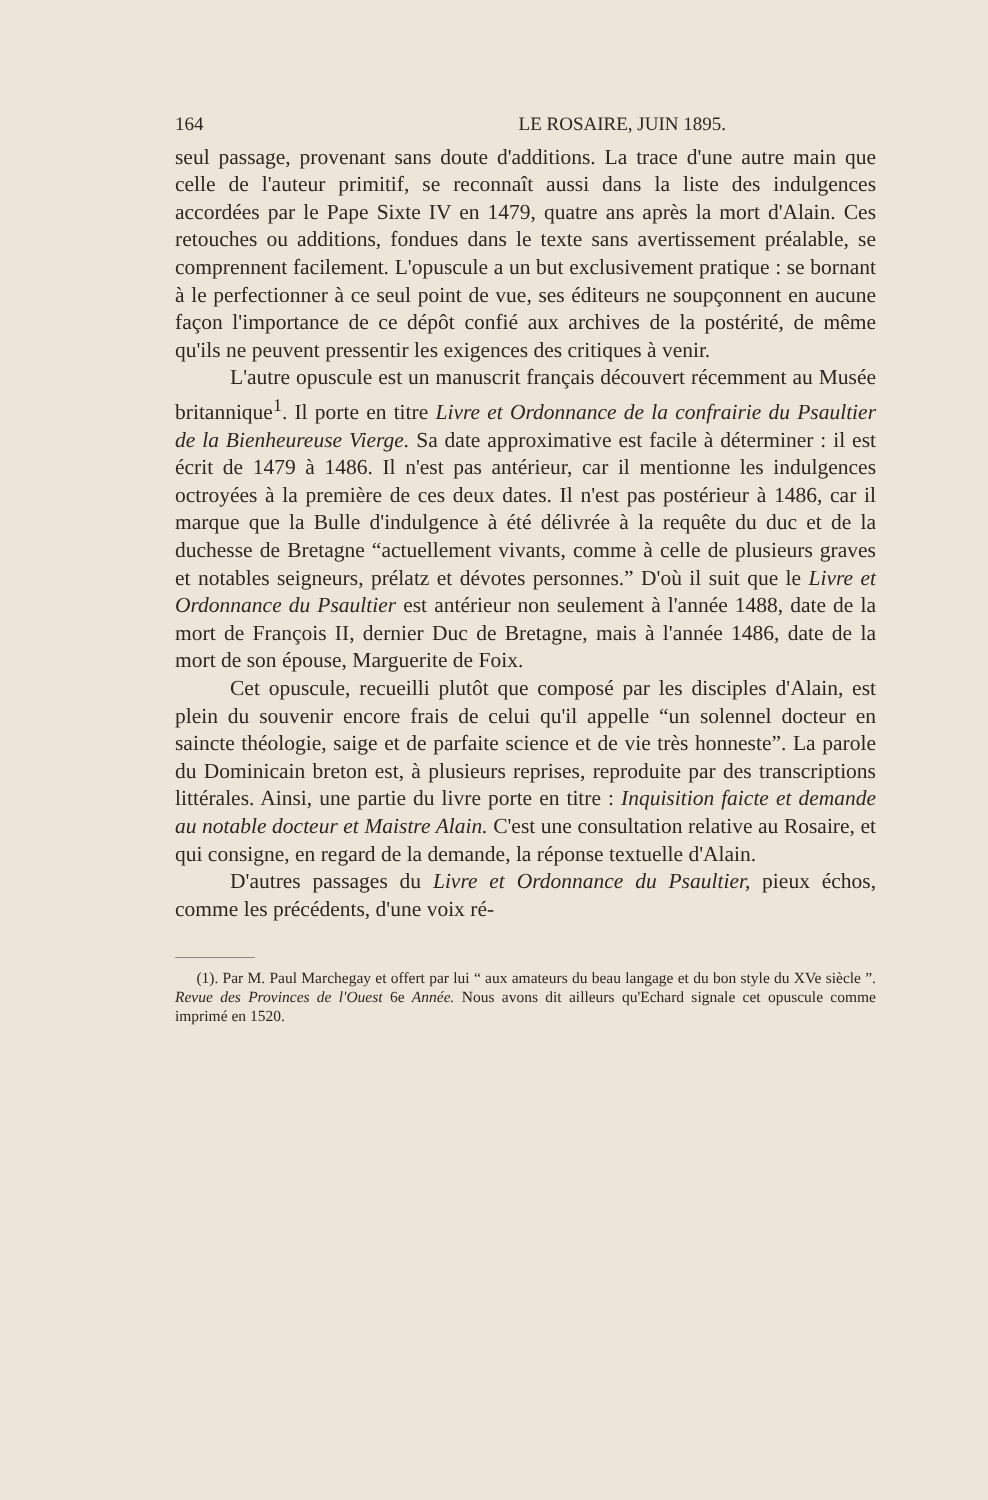164 LE ROSAIRE, JUIN 1895.
seul passage, provenant sans doute d'additions. La trace d'une autre main que celle de l'auteur primitif, se reconnaît aussi dans la liste des indulgences accordées par le Pape Sixte IV en 1479, quatre ans après la mort d'Alain. Ces retouches ou additions, fondues dans le texte sans avertissement préalable, se comprennent facilement. L'opuscule a un but exclusivement pratique : se bornant à le perfectionner à ce seul point de vue, ses éditeurs ne soupçonnent en aucune façon l'importance de ce dépôt confié aux archives de la postérité, de même qu'ils ne peuvent pressentir les exigences des critiques à venir.
L'autre opuscule est un manuscrit français découvert récemment au Musée britannique<sup>1</sup>. Il porte en titre Livre et Ordonnance de la confrairie du Psaultier de la Bienheureuse Vierge. Sa date approximative est facile à déterminer : il est écrit de 1479 à 1486. Il n'est pas antérieur, car il mentionne les indulgences octroyées à la première de ces deux dates. Il n'est pas postérieur à 1486, car il marque que la Bulle d'indulgence à été délivrée à la requête du duc et de la duchesse de Bretagne “actuellement vivants, comme à celle de plusieurs graves et notables seigneurs, prélatz et dévotes personnes.” D'où il suit que le Livre et Ordonnance du Psaultier est antérieur non seulement à l'année 1488, date de la mort de François II, dernier Duc de Bretagne, mais à l'année 1486, date de la mort de son épouse, Marguerite de Foix.
Cet opuscule, recueilli plutôt que composé par les disciples d'Alain, est plein du souvenir encore frais de celui qu'il appelle “un solennel docteur en saincte théologie, saige et de parfaite science et de vie très honneste”. La parole du Dominicain breton est, à plusieurs reprises, reproduite par des transcriptions littérales. Ainsi, une partie du livre porte en titre : Inquisition faicte et demande au notable docteur et Maistre Alain. C'est une consultation relative au Rosaire, et qui consigne, en regard de la demande, la réponse textuelle d'Alain.
D'autres passages du Livre et Ordonnance du Psaultier, pieux échos, comme les précédents, d'une voix ré-
(1). Par M. Paul Marchegay et offert par lui “ aux amateurs du beau langage et du bon style du XVe siècle ”. Revue des Provinces de l'Ouest 6e Année. Nous avons dit ailleurs qu'Echard signale cet opuscule comme imprimé en 1520.